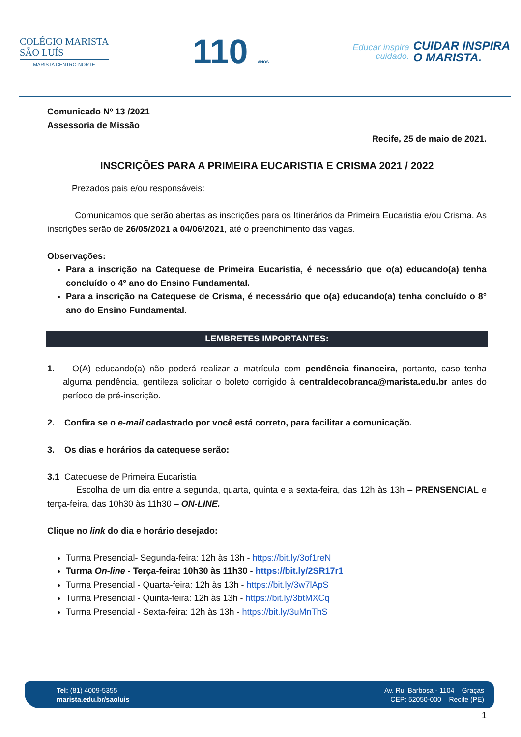COLÉGIO MARISTA
SÃO LUÍS
MARISTA CENTRO-NORTE
110 ANOS
Educar inspira
cuidado.
CUIDAR INSPIRA
O MARISTA.
Comunicado Nº 13 /2021
Assessoria de Missão
Recife, 25 de maio de 2021.
INSCRIÇÕES PARA A PRIMEIRA EUCARISTIA E CRISMA 2021 / 2022
Prezados pais e/ou responsáveis:
Comunicamos que serão abertas as inscrições para os Itinerários da Primeira Eucaristia e/ou Crisma. As inscrições serão de 26/05/2021 a 04/06/2021, até o preenchimento das vagas.
Observações:
Para a inscrição na Catequese de Primeira Eucaristia, é necessário que o(a) educando(a) tenha concluído o 4° ano do Ensino Fundamental.
Para a inscrição na Catequese de Crisma, é necessário que o(a) educando(a) tenha concluído o 8° ano do Ensino Fundamental.
LEMBRETES IMPORTANTES:
1. O(A) educando(a) não poderá realizar a matrícula com pendência financeira, portanto, caso tenha alguma pendência, gentileza solicitar o boleto corrigido à centraldecobranca@marista.edu.br antes do período de pré-inscrição.
2. Confira se o e-mail cadastrado por você está correto, para facilitar a comunicação.
3. Os dias e horários da catequese serão:
3.1 Catequese de Primeira Eucaristia
Escolha de um dia entre a segunda, quarta, quinta e a sexta-feira, das 12h às 13h – PRENSENCIAL e terça-feira, das 10h30 às 11h30 – ON-LINE.
Clique no link do dia e horário desejado:
Turma Presencial- Segunda-feira: 12h às 13h - https://bit.ly/3of1reN
Turma On-line - Terça-feira: 10h30 às 11h30 - https://bit.ly/2SR17r1
Turma Presencial - Quarta-feira: 12h às 13h - https://bit.ly/3w7lApS
Turma Presencial - Quinta-feira: 12h às 13h - https://bit.ly/3btMXCq
Turma Presencial - Sexta-feira: 12h às 13h - https://bit.ly/3uMnThS
Tel: (81) 4009-5355
marista.edu.br/saoluis
Av. Rui Barbosa - 1104 – Graças
CEP: 52050-000 – Recife (PE)
1